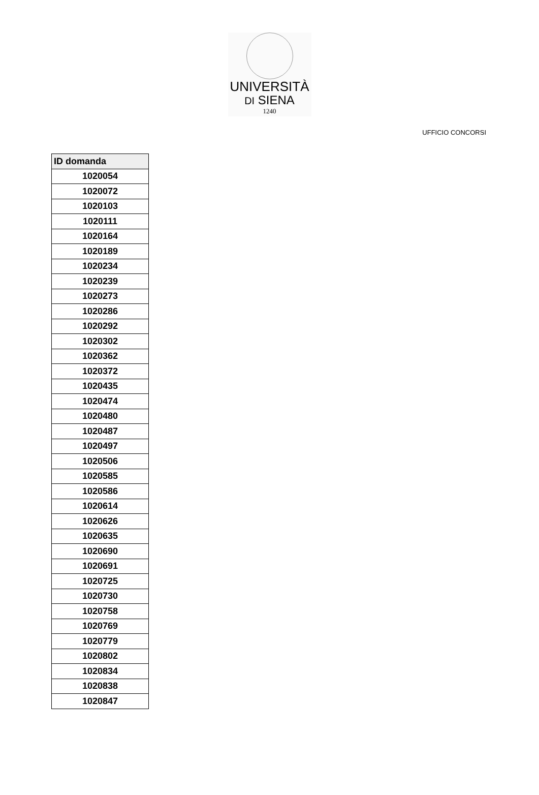UNIVERSITÀ
DI SIENA
1240
UFFICIO CONCORSI
| ID domanda |
| --- |
| 1020054 |
| 1020072 |
| 1020103 |
| 1020111 |
| 1020164 |
| 1020189 |
| 1020234 |
| 1020239 |
| 1020273 |
| 1020286 |
| 1020292 |
| 1020302 |
| 1020362 |
| 1020372 |
| 1020435 |
| 1020474 |
| 1020480 |
| 1020487 |
| 1020497 |
| 1020506 |
| 1020585 |
| 1020586 |
| 1020614 |
| 1020626 |
| 1020635 |
| 1020690 |
| 1020691 |
| 1020725 |
| 1020730 |
| 1020758 |
| 1020769 |
| 1020779 |
| 1020802 |
| 1020834 |
| 1020838 |
| 1020847 |